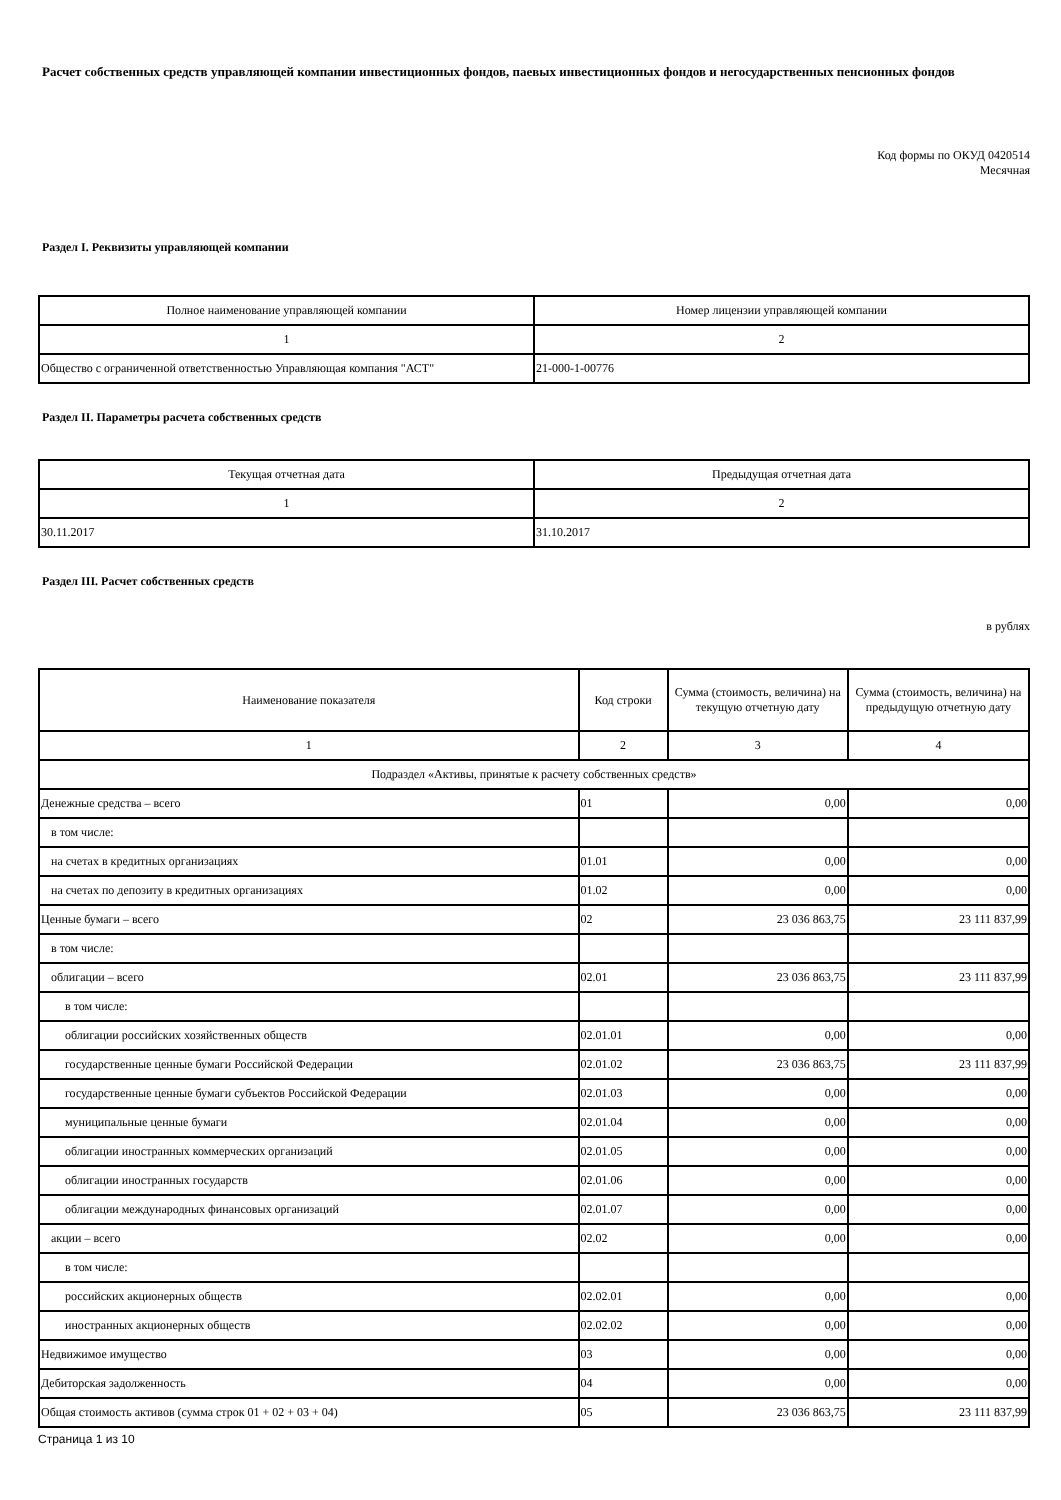Расчет собственных средств управляющей компании инвестиционных фондов, паевых инвестиционных фондов и негосударственных пенсионных фондов
Код формы по ОКУД 0420514
Месячная
Раздел I. Реквизиты управляющей компании
| Полное наименование управляющей компании | Номер лицензии управляющей компании |
| --- | --- |
| 1 | 2 |
| Общество с ограниченной ответственностью Управляющая компания "АСТ" | 21-000-1-00776 |
Раздел II. Параметры расчета собственных средств
| Текущая отчетная дата | Предыдущая отчетная дата |
| --- | --- |
| 1 | 2 |
| 30.11.2017 | 31.10.2017 |
Раздел III. Расчет собственных средств
в рублях
| Наименование показателя | Код строки | Сумма (стоимость, величина) на текущую отчетную дату | Сумма (стоимость, величина) на предыдущую отчетную дату |
| --- | --- | --- | --- |
| 1 | 2 | 3 | 4 |
| Подраздел «Активы, принятые к расчету собственных средств» | | | |
| Денежные средства – всего | 01 | 0,00 | 0,00 |
| в том числе: | | | |
| на счетах в кредитных организациях | 01.01 | 0,00 | 0,00 |
| на счетах по депозиту в кредитных организациях | 01.02 | 0,00 | 0,00 |
| Ценные бумаги – всего | 02 | 23 036 863,75 | 23 111 837,99 |
| в том числе: | | | |
| облигации – всего | 02.01 | 23 036 863,75 | 23 111 837,99 |
| в том числе: | | | |
| облигации российских хозяйственных обществ | 02.01.01 | 0,00 | 0,00 |
| государственные ценные бумаги Российской Федерации | 02.01.02 | 23 036 863,75 | 23 111 837,99 |
| государственные ценные бумаги субъектов Российской Федерации | 02.01.03 | 0,00 | 0,00 |
| муниципальные ценные бумаги | 02.01.04 | 0,00 | 0,00 |
| облигации иностранных коммерческих организаций | 02.01.05 | 0,00 | 0,00 |
| облигации иностранных государств | 02.01.06 | 0,00 | 0,00 |
| облигации международных финансовых организаций | 02.01.07 | 0,00 | 0,00 |
| акции – всего | 02.02 | 0,00 | 0,00 |
| в том числе: | | | |
| российских акционерных обществ | 02.02.01 | 0,00 | 0,00 |
| иностранных акционерных обществ | 02.02.02 | 0,00 | 0,00 |
| Недвижимое имущество | 03 | 0,00 | 0,00 |
| Дебиторская задолженность | 04 | 0,00 | 0,00 |
| Общая стоимость активов (сумма строк 01 + 02 + 03 + 04) | 05 | 23 036 863,75 | 23 111 837,99 |
Страница 1 из 10